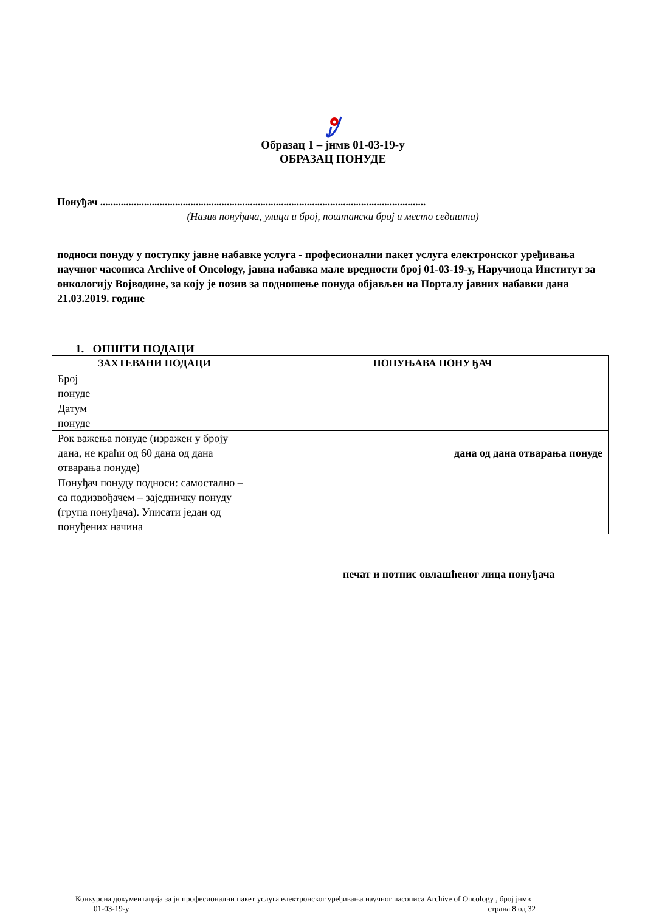Образац 1 – јнмв 01-03-19-у
ОБРАЗАЦ ПОНУДЕ
Понуђач ..............................................................................................................................
(Назив понуђача, улица и број, поштански број и место седишта)
подноси понуду у поступку јавне набавке услуга - професионални пакет услуга електронског уређивања научног часописа Archive of Oncology, јавна набавка мале вредности број 01-03-19-у, Наручиоца Институт за онкологију Војводине, за коју је позив за подношење понуда објављен на Порталу јавних набавки дана 21.03.2019. године
1. ОПШТИ ПОДАЦИ
| ЗАХТЕВАНИ ПОДАЦИ | ПОПУЊАВА ПОНУЂАЧ |
| --- | --- |
| Број понуде | |
| Датум понуде | |
| Рок важења понуде (изражен у броју дана, не краћи од 60 дана од дана отварања понуде) | дана од дана отварања понуде |
| Понуђач понуду подноси: самостално – са подизвођачем – заједничку понуду (група понуђача). Уписати један од понуђених начина | |
печат и потпис овлашћеног лица понуђача
Конкурсна документација за јн професионални пакет услуга електронског уређивања научног часописа Archive of Oncology , број јнмв
01-03-19-у страна 8 од 32